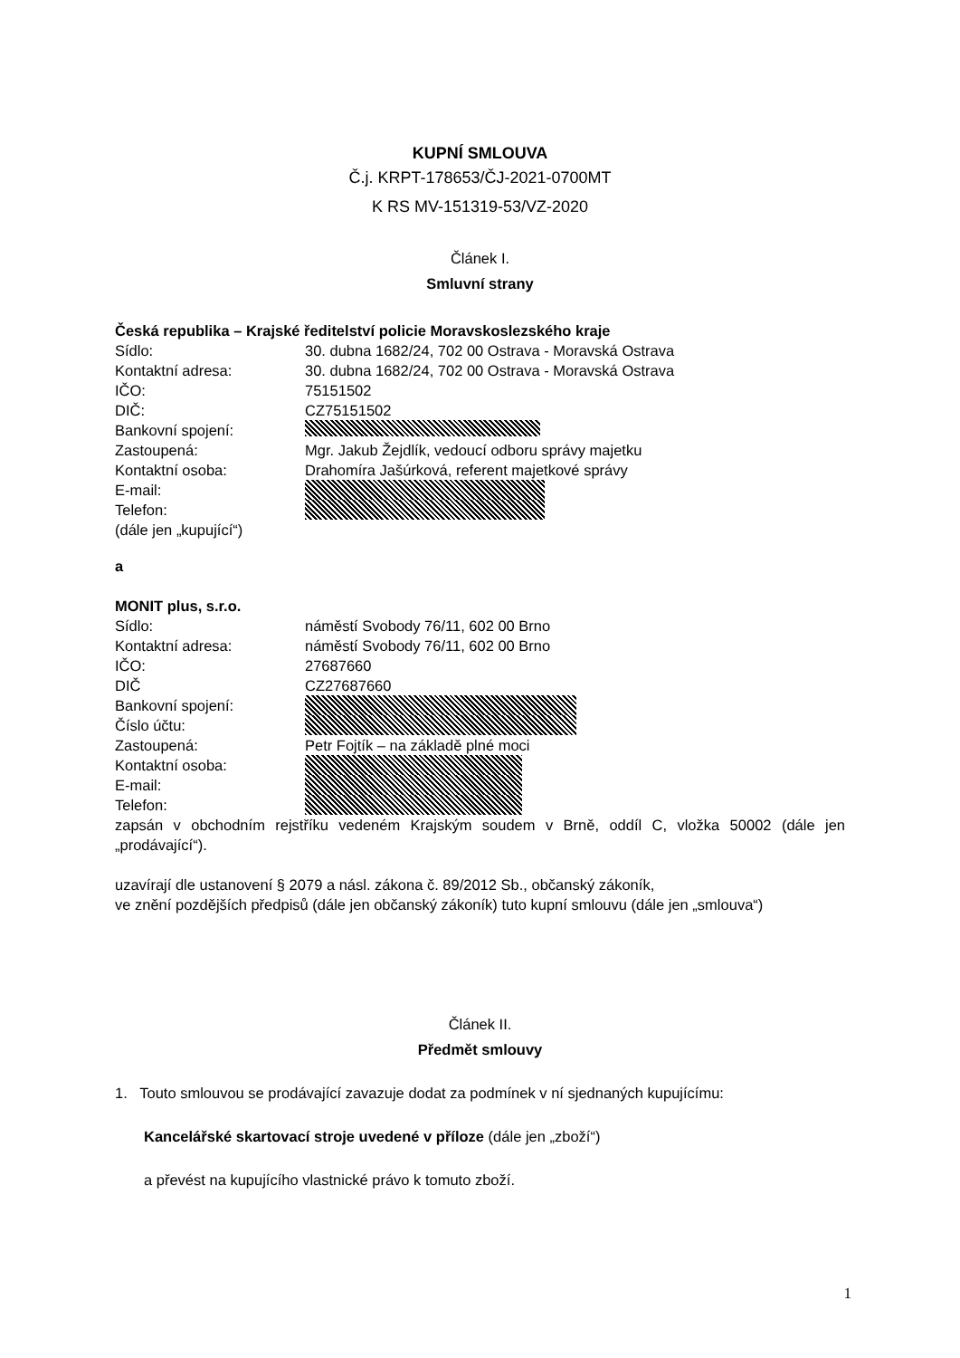KUPNÍ SMLOUVA
Č.j. KRPT-178653/ČJ-2021-0700MT
K RS MV-151319-53/VZ-2020
Článek I.
Smluvní strany
Česká republika – Krajské ředitelství policie Moravskoslezského kraje
Sídlo: 30. dubna 1682/24, 702 00 Ostrava - Moravská Ostrava
Kontaktní adresa: 30. dubna 1682/24, 702 00 Ostrava - Moravská Ostrava
IČO: 75151502
DIČ: CZ75151502
Bankovní spojení:
Zastoupená: Mgr. Jakub Žejdlík, vedoucí odboru správy majetku
Kontaktní osoba: Drahomíra Jašúrková, referent majetkové správy
E-mail:
Telefon:
(dále jen „kupující“)
a
MONIT plus, s.r.o.
Sídlo: náměstí Svobody 76/11, 602 00 Brno
Kontaktní adresa: náměstí Svobody 76/11, 602 00 Brno
IČO: 27687660
DIČ CZ27687660
Bankovní spojení:
Číslo účtu:
Zastoupená: Petr Fojtík – na základě plné moci
Kontaktní osoba:
E-mail:
Telefon:
zapsán v obchodním rejstříku vedeném Krajským soudem v Brně, oddíl C, vložka 50002 (dále jen „prodávající“).
uzavírají dle ustanovení § 2079 a násl. zákona č. 89/2012 Sb., občanský zákoník,
ve znění pozdějších předpisů (dále jen občanský zákoník) tuto kupní smlouvu (dále jen „smlouva“)
Článek II.
Předmět smlouvy
1. Touto smlouvou se prodávající zavazuje dodat za podmínek v ní sjednaných kupujícímu:
Kancelářské skartovací stroje uvedené v příloze (dále jen „zboží“)
a převést na kupujícího vlastnické právo k tomuto zboží.
1